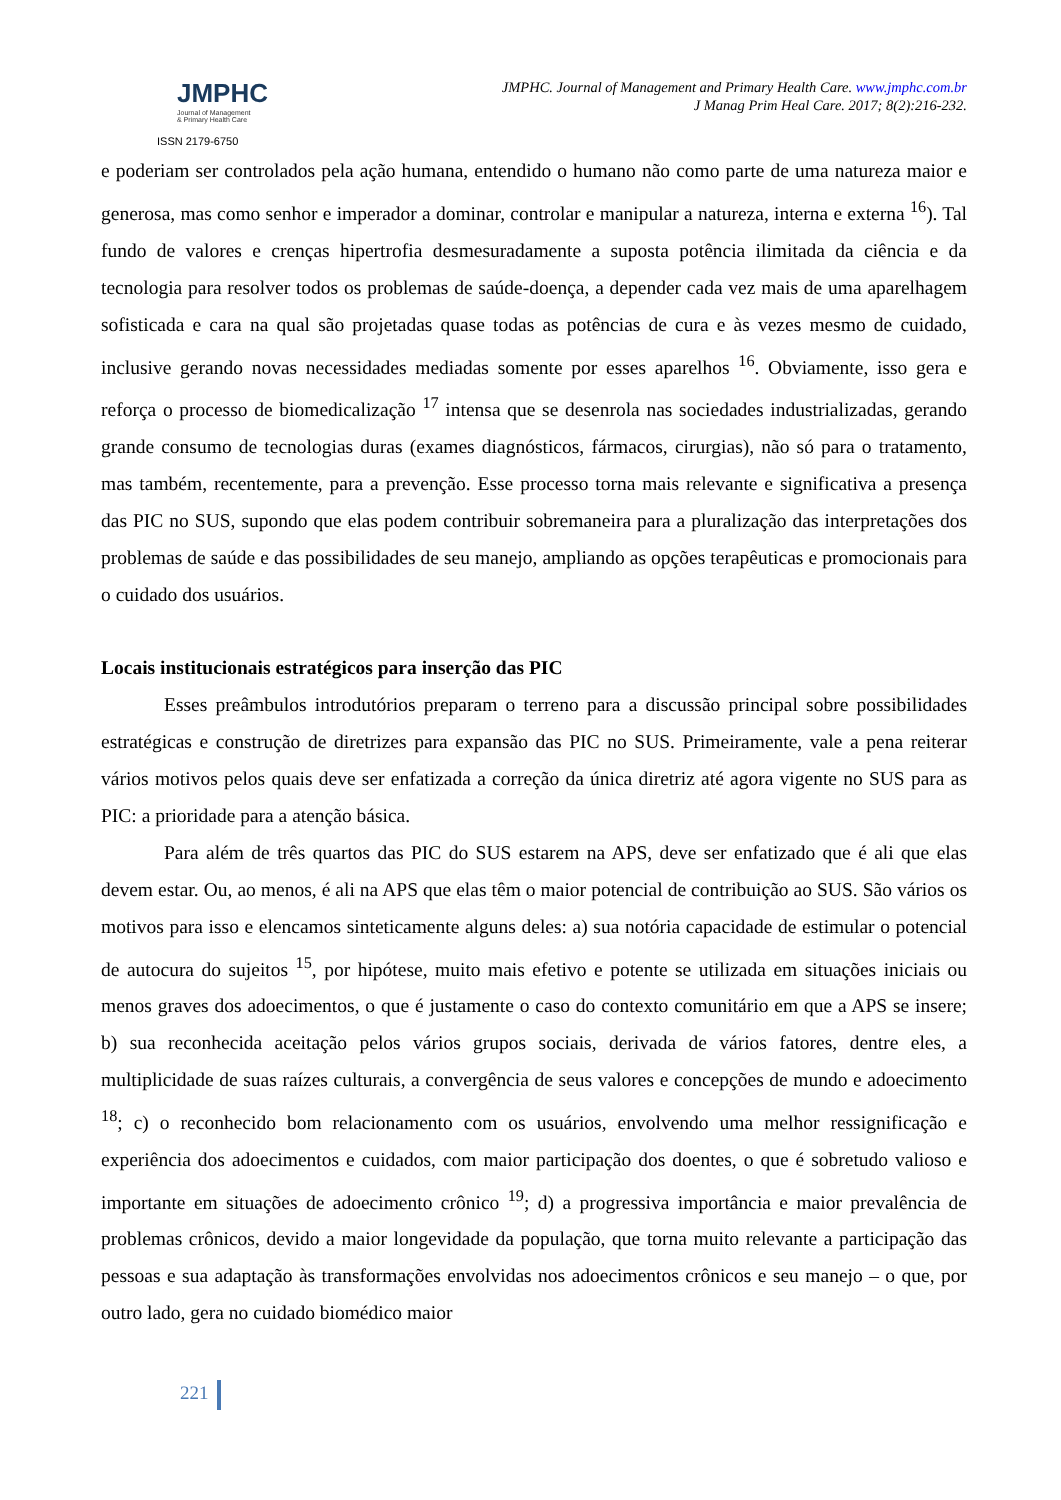JMPHC
Journal of Management
& Primary Health Care
ISSN 2179-6750
JMPHC. Journal of Management and Primary Health Care. www.jmphc.com.br
J Manag Prim Heal Care. 2017; 8(2):216-232.
e poderiam ser controlados pela ação humana, entendido o humano não como parte de uma natureza maior e generosa, mas como senhor e imperador a dominar, controlar e manipular a natureza, interna e externa <sup>16</sup>). Tal fundo de valores e crenças hipertrofia desmesuradamente a suposta potência ilimitada da ciência e da tecnologia para resolver todos os problemas de saúde-doença, a depender cada vez mais de uma aparelhagem sofisticada e cara na qual são projetadas quase todas as potências de cura e às vezes mesmo de cuidado, inclusive gerando novas necessidades mediadas somente por esses aparelhos <sup>16</sup>. Obviamente, isso gera e reforça o processo de biomedicalização <sup>17</sup> intensa que se desenrola nas sociedades industrializadas, gerando grande consumo de tecnologias duras (exames diagnósticos, fármacos, cirurgias), não só para o tratamento, mas também, recentemente, para a prevenção. Esse processo torna mais relevante e significativa a presença das PIC no SUS, supondo que elas podem contribuir sobremaneira para a pluralização das interpretações dos problemas de saúde e das possibilidades de seu manejo, ampliando as opções terapêuticas e promocionais para o cuidado dos usuários.
Locais institucionais estratégicos para inserção das PIC
Esses preâmbulos introdutórios preparam o terreno para a discussão principal sobre possibilidades estratégicas e construção de diretrizes para expansão das PIC no SUS. Primeiramente, vale a pena reiterar vários motivos pelos quais deve ser enfatizada a correção da única diretriz até agora vigente no SUS para as PIC: a prioridade para a atenção básica.
Para além de três quartos das PIC do SUS estarem na APS, deve ser enfatizado que é ali que elas devem estar. Ou, ao menos, é ali na APS que elas têm o maior potencial de contribuição ao SUS. São vários os motivos para isso e elencamos sinteticamente alguns deles: a) sua notória capacidade de estimular o potencial de autocura do sujeitos <sup>15</sup>, por hipótese, muito mais efetivo e potente se utilizada em situações iniciais ou menos graves dos adoecimentos, o que é justamente o caso do contexto comunitário em que a APS se insere; b) sua reconhecida aceitação pelos vários grupos sociais, derivada de vários fatores, dentre eles, a multiplicidade de suas raízes culturais, a convergência de seus valores e concepções de mundo e adoecimento <sup>18</sup>; c) o reconhecido bom relacionamento com os usuários, envolvendo uma melhor ressignificação e experiência dos adoecimentos e cuidados, com maior participação dos doentes, o que é sobretudo valioso e importante em situações de adoecimento crônico <sup>19</sup>; d) a progressiva importância e maior prevalência de problemas crônicos, devido a maior longevidade da população, que torna muito relevante a participação das pessoas e sua adaptação às transformações envolvidas nos adoecimentos crônicos e seu manejo – o que, por outro lado, gera no cuidado biomédico maior
221